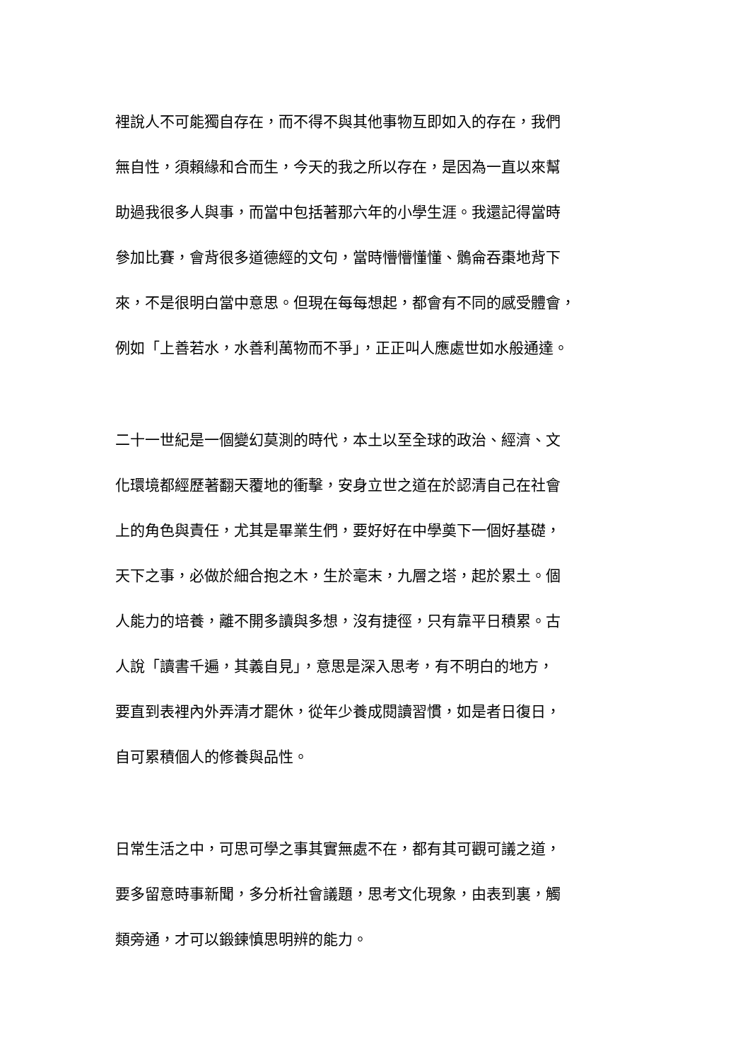裡說人不可能獨自存在，而不得不與其他事物互即如入的存在，我們
無自性，須賴緣和合而生，今天的我之所以存在，是因為一直以來幫
助過我很多人與事，而當中包括著那六年的小學生涯。我還記得當時
參加比賽，會背很多道德經的文句，當時懵懵懂懂、鶻侖吞棗地背下
來，不是很明白當中意思。但現在每每想起，都會有不同的感受體會，
例如「上善若水，水善利萬物而不爭」，正正叫人應處世如水般通達。
二十一世紀是一個變幻莫測的時代，本土以至全球的政治、經濟、文
化環境都經歷著翻天覆地的衝擊，安身立世之道在於認清自己在社會
上的角色與責任，尤其是畢業生們，要好好在中學奠下一個好基礎，
天下之事，必做於細合抱之木，生於毫末，九層之塔，起於累土。個
人能力的培養，離不開多讀與多想，沒有捷徑，只有靠平日積累。古
人說「讀書千遍，其義自見」，意思是深入思考，有不明白的地方，
要直到表裡內外弄清才罷休，從年少養成閱讀習慣，如是者日復日，
自可累積個人的修養與品性。
日常生活之中，可思可學之事其實無處不在，都有其可觀可議之道，
要多留意時事新聞，多分析社會議題，思考文化現象，由表到裏，觸
類旁通，才可以鍛鍊慎思明辨的能力。